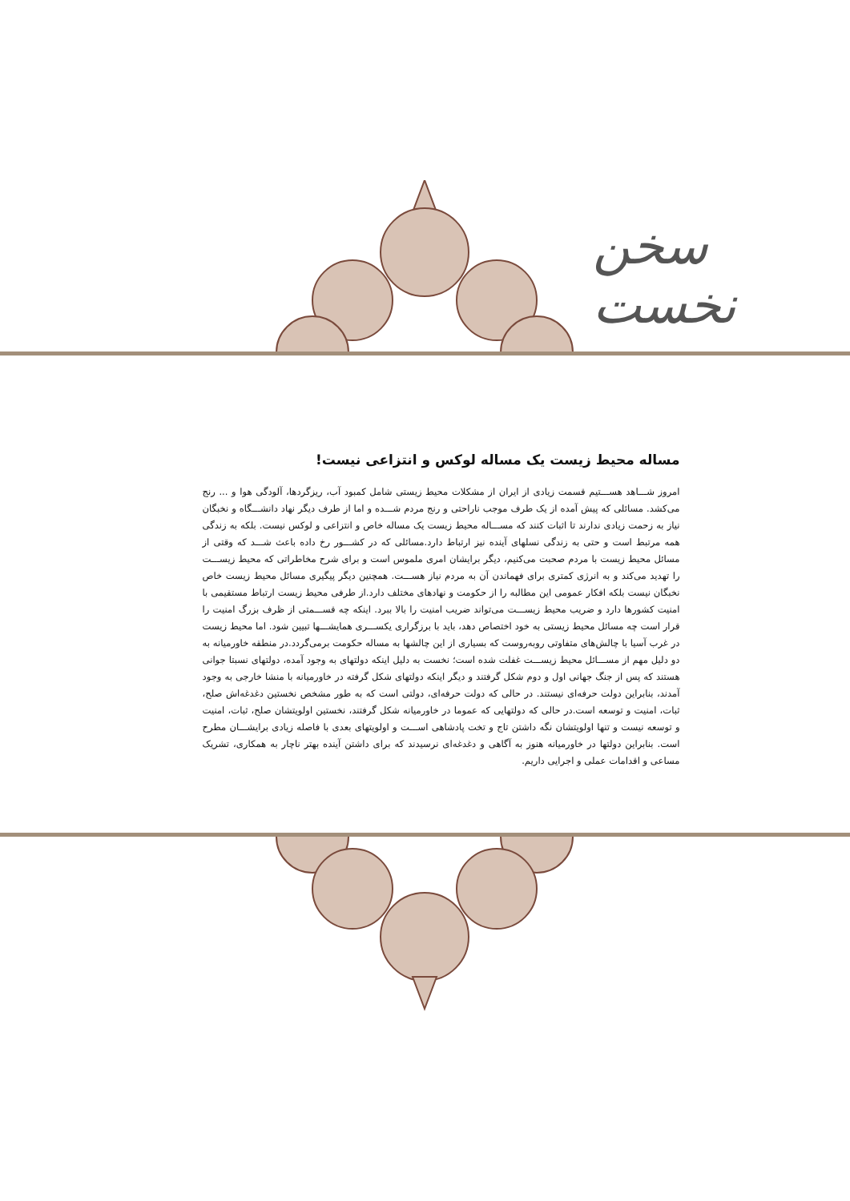سخن نخست
مساله محیط زیست یک مساله لوکس و انتزاعی نیست!
امروز شـــاهد هســـتیم قسمت زیادی از ایران از مشکلات محیط زیستی شامل کمبود آب، ریزگردها، آلودگی هوا و ... رنج می‌کشد. مسائلی که پیش آمده از یک طرف موجب ناراحتی و رنج مردم شـــده و اما از طرف دیگر نهاد دانشـــگاه و نخبگان نیاز به زحمت زیادی ندارند تا اثبات کنند که مســـاله محیط زیست یک مساله خاص و انتزاعی و لوکس نیست. بلکه به زندگی همه مرتبط است و حتی به زندگی نسلهای آینده نیز ارتباط دارد.مسائلی که در کشـــور رخ داده باعث شـــد که وقتی از مسائل محیط زیست با مردم صحبت می‌کنیم، دیگر برایشان امری ملموس است و برای شرح مخاطراتی که محیط زیســـت را تهدید می‌کند و به انرژی کمتری برای فهماندن آن به مردم نیاز هســـت. همچنین دیگر پیگیری مسائل محیط زیست خاص نخبگان نیست بلکه افکار عمومی این مطالبه را از حکومت و نهادهای مختلف دارد.از طرفی محیط زیست ارتباط مستقیمی با امنیت کشورها دارد و ضریب محیط زیســـت می‌تواند ضریب امنیت را بالا ببرد. اینکه چه قســـمتی از ظرف بزرگ امنیت را قرار است چه مسائل محیط زیستی به خود اختصاص دهد، باید با برزگراری یکســـری همایشـــها تبیین شود. اما محیط زیست در غرب آسیا با چالش‌های متفاوتی روبه‌روست که بسیاری از این چالشها به مساله حکومت برمی‌گردد.در منطقه خاورمیانه به دو دلیل مهم از مســـائل محیط زیســـت غفلت شده است؛ نخست به دلیل اینکه دولتهای به وجود آمده، دولتهای نسبتا جوانی هستند که پس از جنگ جهانی اول و دوم شکل گرفتند و دیگر اینکه دولتهای شکل گرفته در خاورمیانه با منشا خارجی به وجود آمدند، بنابراین دولت حرفه‌ای نیستند. در حالی که دولت حرفه‌ای، دولتی است که به طور مشخص نخستین دغدغه‌اش صلح، ثبات، امنیت و توسعه است.در حالی که دولتهایی که عموما در خاورمیانه شکل گرفتند، نخستین اولویتشان صلح، ثبات، امنیت و توسعه نیست و تنها اولویتشان نگه داشتن تاج و تخت پادشاهی اســـت و اولویتهای بعدی با فاصله زیادی برایشـــان مطرح است. بنابراین دولتها در خاورمیانه هنوز به آگاهی و دغدغه‌ای نرسیدند که برای داشتن آینده بهتر ناچار به همکاری، تشریک مساعی و اقدامات عملی و اجرایی داریم.